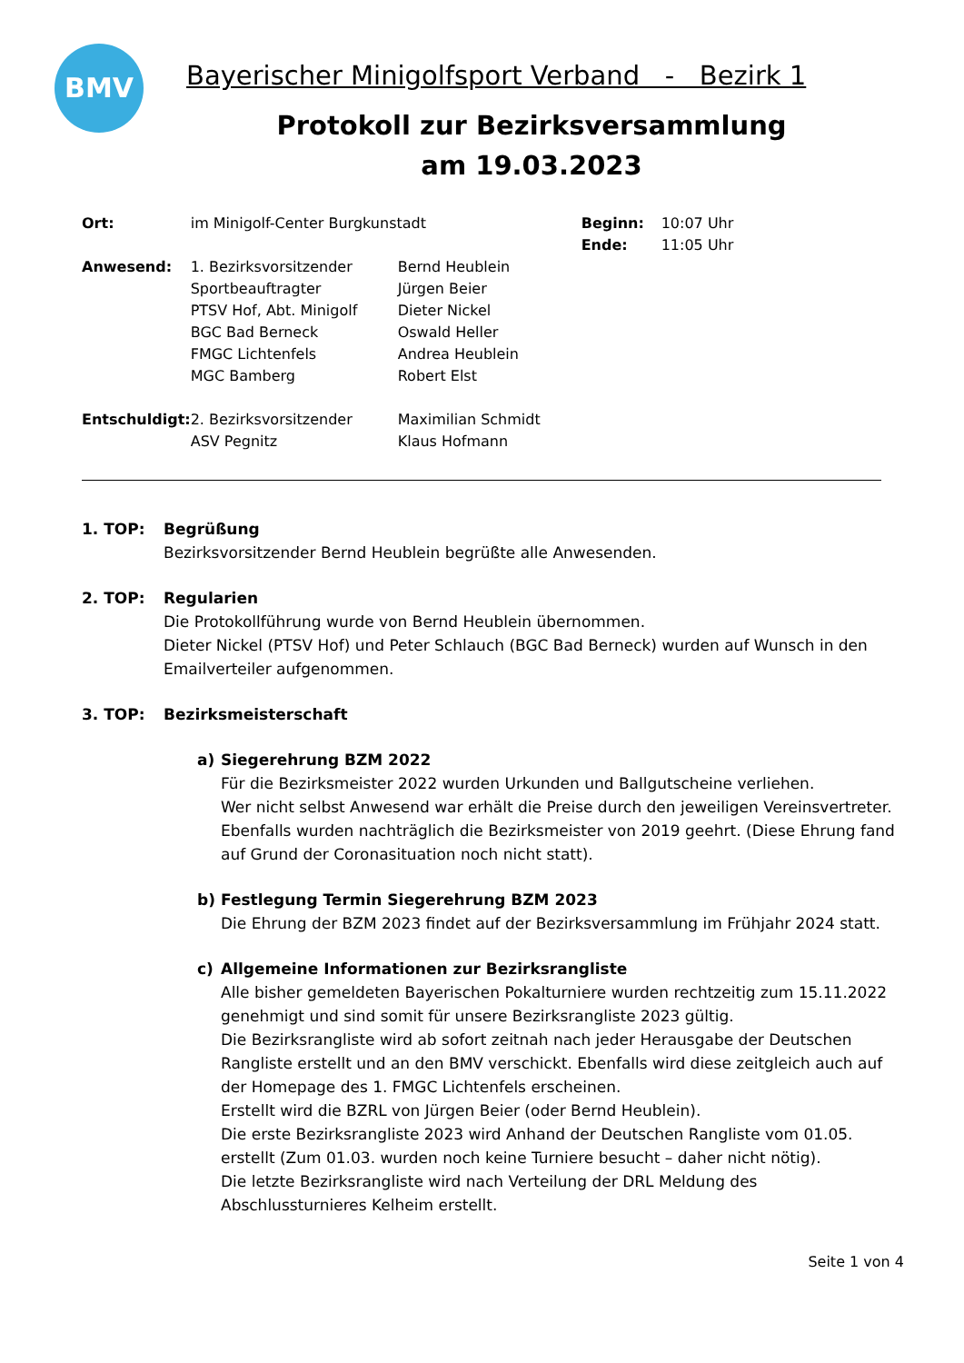BMV
Bayerischer Minigolfsport Verband - Bezirk 1
Protokoll zur Bezirksversammlung
am 19.03.2023
| Ort: | im Minigolf-Center Burgkunstadt | | Beginn: | 10:07 Uhr |
| | | | Ende: | 11:05 Uhr |
| Anwesend: | 1. Bezirksvorsitzender Sportbeauftragter PTSV Hof, Abt. Minigolf BGC Bad Berneck FMGC Lichtenfels MGC Bamberg | Bernd Heublein Jürgen Beier Dieter Nickel Oswald Heller Andrea Heublein Robert Elst | | |
| Entschuldigt: | 2. Bezirksvorsitzender ASV Pegnitz | Maximilian Schmidt Klaus Hofmann | | |
1. TOP: Begrüßung
Bezirksvorsitzender Bernd Heublein begrüßte alle Anwesenden.
2. TOP: Regularien
Die Protokollführung wurde von Bernd Heublein übernommen.
Dieter Nickel (PTSV Hof) und Peter Schlauch (BGC Bad Berneck) wurden auf Wunsch in den Emailverteiler aufgenommen.
3. TOP: Bezirksmeisterschaft
a) Siegerehrung BZM 2022
Für die Bezirksmeister 2022 wurden Urkunden und Ballgutscheine verliehen.
Wer nicht selbst Anwesend war erhält die Preise durch den jeweiligen Vereinsvertreter.
Ebenfalls wurden nachträglich die Bezirksmeister von 2019 geehrt. (Diese Ehrung fand auf Grund der Coronasituation noch nicht statt).
b) Festlegung Termin Siegerehrung BZM 2023
Die Ehrung der BZM 2023 findet auf der Bezirksversammlung im Frühjahr 2024 statt.
c) Allgemeine Informationen zur Bezirksrangliste
Alle bisher gemeldeten Bayerischen Pokalturniere wurden rechtzeitig zum 15.11.2022 genehmigt und sind somit für unsere Bezirksrangliste 2023 gültig.
Die Bezirksrangliste wird ab sofort zeitnah nach jeder Herausgabe der Deutschen Rangliste erstellt und an den BMV verschickt. Ebenfalls wird diese zeitgleich auch auf der Homepage des 1. FMGC Lichtenfels erscheinen.
Erstellt wird die BZRL von Jürgen Beier (oder Bernd Heublein).
Die erste Bezirksrangliste 2023 wird Anhand der Deutschen Rangliste vom 01.05. erstellt (Zum 01.03. wurden noch keine Turniere besucht – daher nicht nötig).
Die letzte Bezirksrangliste wird nach Verteilung der DRL Meldung des Abschlussturnieres Kelheim erstellt.
Seite 1 von 4